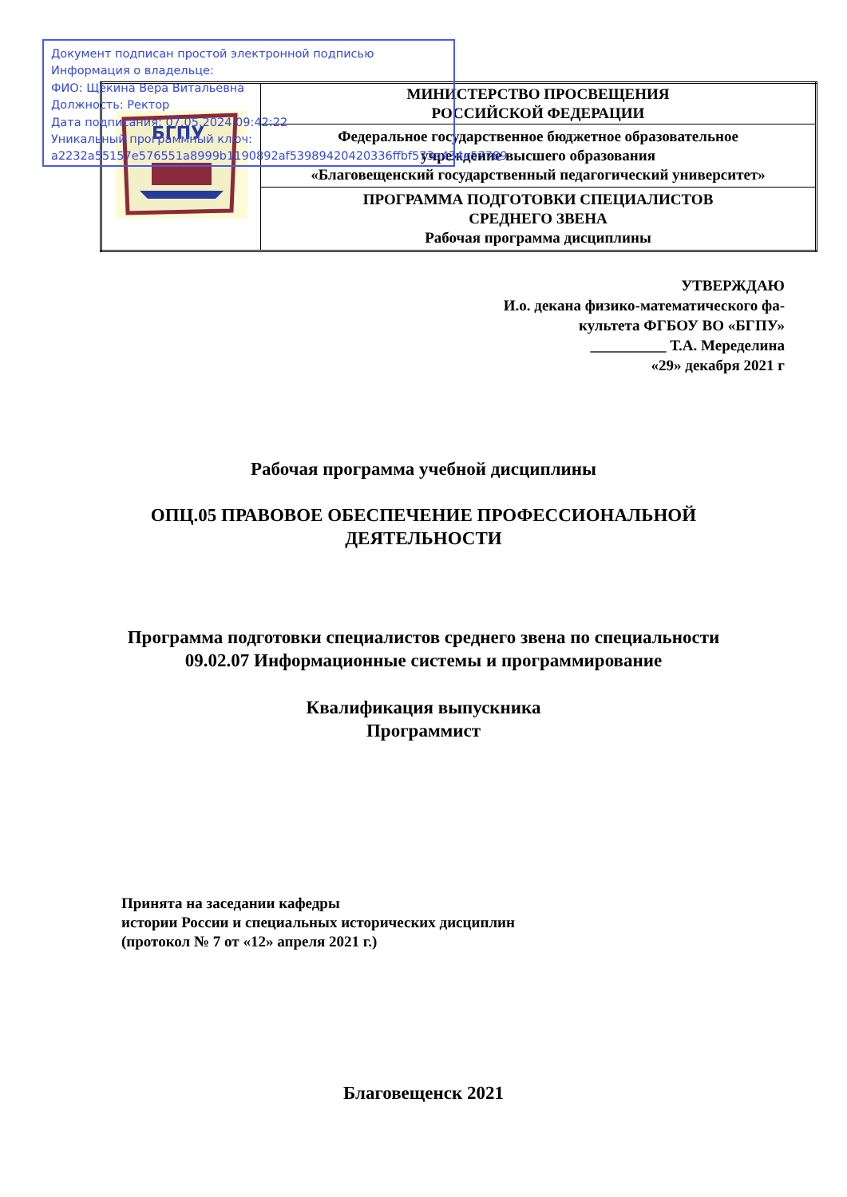Документ подписан простой электронной подписью
Информация о владельце:
ФИО: Щёкина Вера Витальевна
Должность: Ректор
Дата подписания: 07.05.2024 09:42:22
Уникальный программный ключ:
a2232a55157e576551a8999b1190892af53989420420336ffbf573a434e57789
| БГПУ | МИНИСТЕРСТВО ПРОСВЕЩЕНИЯ РОССИЙСКОЙ ФЕДЕРАЦИИ |
| | Федеральное государственное бюджетное образовательное учреждение высшего образования «Благовещенский государственный педагогический университет» |
| | ПРОГРАММА ПОДГОТОВКИ СПЕЦИАЛИСТОВ СРЕДНЕГО ЗВЕНА Рабочая программа дисциплины |
УТВЕРЖДАЮ
И.о. декана физико-математического фа-
культета ФГБОУ ВО «БГПУ»
__________ Т.А. Меределина
«29» декабря 2021 г
Рабочая программа учебной дисциплины
ОПЦ.05 ПРАВОВОЕ ОБЕСПЕЧЕНИЕ ПРОФЕССИОНАЛЬНОЙ
ДЕЯТЕЛЬНОСТИ
Программа подготовки специалистов среднего звена по специальности
09.02.07 Информационные системы и программирование
Квалификация выпускника
Программист
Принята на заседании кафедры
истории России и специальных исторических дисциплин
(протокол № 7 от «12» апреля 2021 г.)
Благовещенск 2021